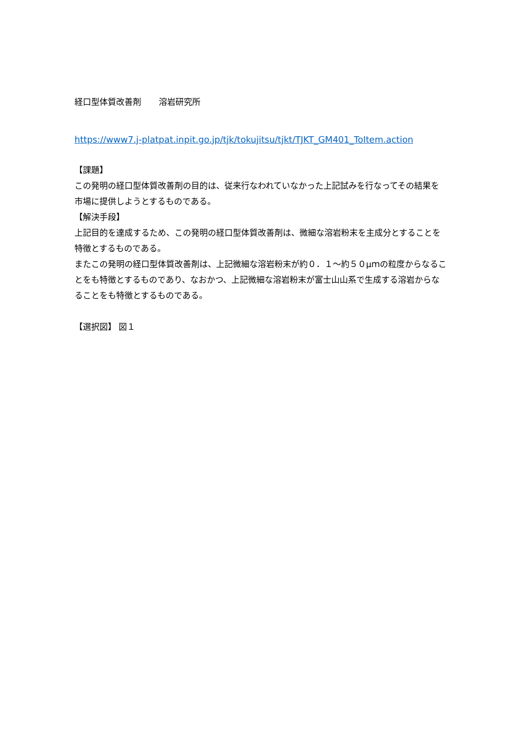経口型体質改善剤 溶岩研究所
https://www7.j-platpat.inpit.go.jp/tjk/tokujitsu/tjkt/TJKT_GM401_ToItem.action
【課題】
この発明の経口型体質改善剤の目的は、従来行なわれていなかった上記試みを行なってその結果を市場に提供しようとするものである。
【解決手段】
上記目的を達成するため、この発明の経口型体質改善剤は、微細な溶岩粉末を主成分とすることを特徴とするものである。
またこの発明の経口型体質改善剤は、上記微細な溶岩粉末が約０．１～約５０μｍの粒度からなることをも特徴とするものであり、なおかつ、上記微細な溶岩粉末が富士山山系で生成する溶岩からなることをも特徴とするものである。
【選択図】 図１